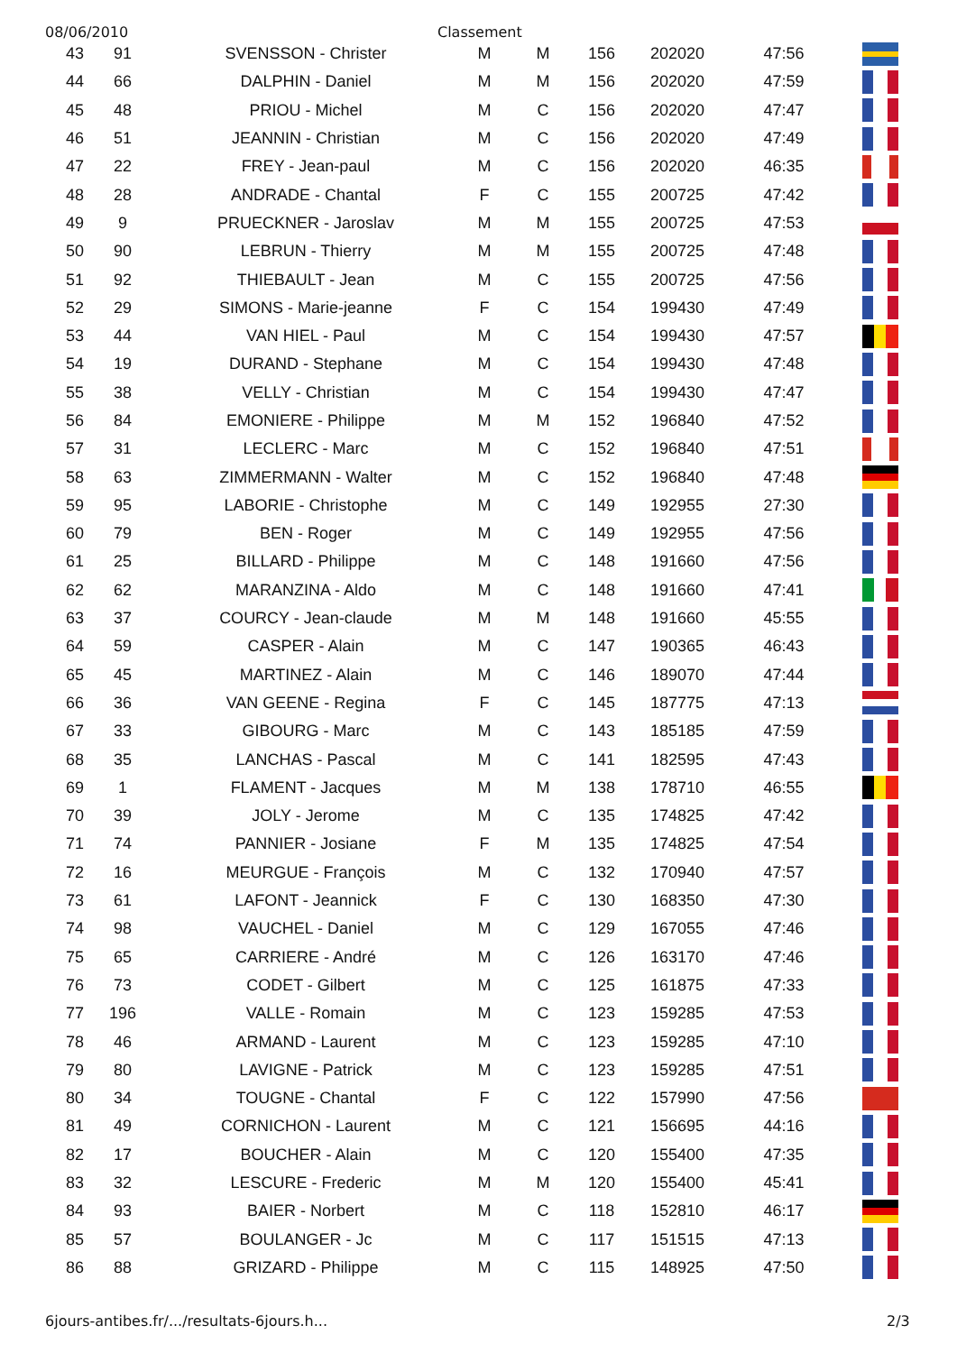08/06/2010 Classement
| 43 | 91 | SVENSSON - Christer | M | M | 156 | 202020 | 47:56 | |
| 44 | 66 | DALPHIN - Daniel | M | M | 156 | 202020 | 47:59 | |
| 45 | 48 | PRIOU - Michel | M | C | 156 | 202020 | 47:47 | |
| 46 | 51 | JEANNIN - Christian | M | C | 156 | 202020 | 47:49 | |
| 47 | 22 | FREY - Jean-paul | M | C | 156 | 202020 | 46:35 | |
| 48 | 28 | ANDRADE - Chantal | F | C | 155 | 200725 | 47:42 | |
| 49 | 9 | PRUECKNER - Jaroslav | M | M | 155 | 200725 | 47:53 | |
| 50 | 90 | LEBRUN - Thierry | M | M | 155 | 200725 | 47:48 | |
| 51 | 92 | THIEBAULT - Jean | M | C | 155 | 200725 | 47:56 | |
| 52 | 29 | SIMONS - Marie-jeanne | F | C | 154 | 199430 | 47:49 | |
| 53 | 44 | VAN HIEL - Paul | M | C | 154 | 199430 | 47:57 | |
| 54 | 19 | DURAND - Stephane | M | C | 154 | 199430 | 47:48 | |
| 55 | 38 | VELLY - Christian | M | C | 154 | 199430 | 47:47 | |
| 56 | 84 | EMONIERE - Philippe | M | M | 152 | 196840 | 47:52 | |
| 57 | 31 | LECLERC - Marc | M | C | 152 | 196840 | 47:51 | |
| 58 | 63 | ZIMMERMANN - Walter | M | C | 152 | 196840 | 47:48 | |
| 59 | 95 | LABORIE - Christophe | M | C | 149 | 192955 | 27:30 | |
| 60 | 79 | BEN - Roger | M | C | 149 | 192955 | 47:56 | |
| 61 | 25 | BILLARD - Philippe | M | C | 148 | 191660 | 47:56 | |
| 62 | 62 | MARANZINA - Aldo | M | C | 148 | 191660 | 47:41 | |
| 63 | 37 | COURCY - Jean-claude | M | M | 148 | 191660 | 45:55 | |
| 64 | 59 | CASPER - Alain | M | C | 147 | 190365 | 46:43 | |
| 65 | 45 | MARTINEZ - Alain | M | C | 146 | 189070 | 47:44 | |
| 66 | 36 | VAN GEENE - Regina | F | C | 145 | 187775 | 47:13 | |
| 67 | 33 | GIBOURG - Marc | M | C | 143 | 185185 | 47:59 | |
| 68 | 35 | LANCHAS - Pascal | M | C | 141 | 182595 | 47:43 | |
| 69 | 1 | FLAMENT - Jacques | M | M | 138 | 178710 | 46:55 | |
| 70 | 39 | JOLY - Jerome | M | C | 135 | 174825 | 47:42 | |
| 71 | 74 | PANNIER - Josiane | F | M | 135 | 174825 | 47:54 | |
| 72 | 16 | MEURGUE - François | M | C | 132 | 170940 | 47:57 | |
| 73 | 61 | LAFONT - Jeannick | F | C | 130 | 168350 | 47:30 | |
| 74 | 98 | VAUCHEL - Daniel | M | C | 129 | 167055 | 47:46 | |
| 75 | 65 | CARRIERE - André | M | C | 126 | 163170 | 47:46 | |
| 76 | 73 | CODET - Gilbert | M | C | 125 | 161875 | 47:33 | |
| 77 | 196 | VALLE - Romain | M | C | 123 | 159285 | 47:53 | |
| 78 | 46 | ARMAND - Laurent | M | C | 123 | 159285 | 47:10 | |
| 79 | 80 | LAVIGNE - Patrick | M | C | 123 | 159285 | 47:51 | |
| 80 | 34 | TOUGNE - Chantal | F | C | 122 | 157990 | 47:56 | |
| 81 | 49 | CORNICHON - Laurent | M | C | 121 | 156695 | 44:16 | |
| 82 | 17 | BOUCHER - Alain | M | C | 120 | 155400 | 47:35 | |
| 83 | 32 | LESCURE - Frederic | M | M | 120 | 155400 | 45:41 | |
| 84 | 93 | BAIER - Norbert | M | C | 118 | 152810 | 46:17 | |
| 85 | 57 | BOULANGER - Jc | M | C | 117 | 151515 | 47:13 | |
| 86 | 88 | GRIZARD - Philippe | M | C | 115 | 148925 | 47:50 | |
6jours-antibes.fr/.../resultats-6jours.h...
2/3